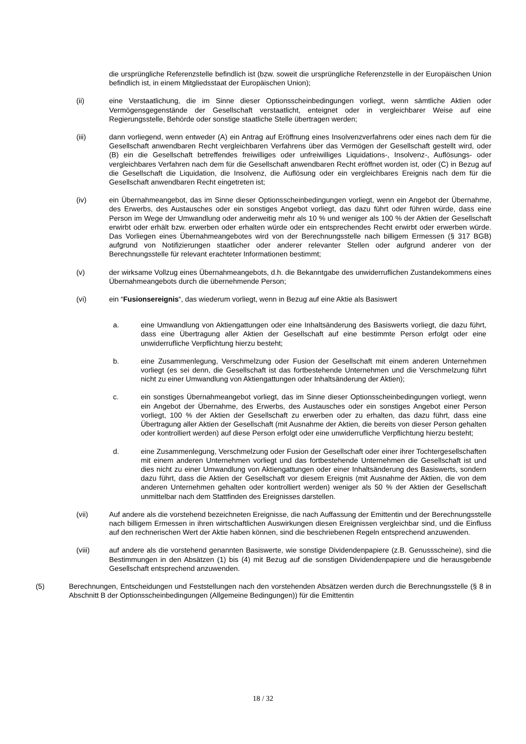die ursprüngliche Referenzstelle befindlich ist (bzw. soweit die ursprüngliche Referenzstelle in der Europäischen Union befindlich ist, in einem Mitgliedsstaat der Europäischen Union);
(ii) eine Verstaatlichung, die im Sinne dieser Optionsscheinbedingungen vorliegt, wenn sämtliche Aktien oder Vermögensgegenstände der Gesellschaft verstaatlicht, enteignet oder in vergleichbarer Weise auf eine Regierungsstelle, Behörde oder sonstige staatliche Stelle übertragen werden;
(iii) dann vorliegend, wenn entweder (A) ein Antrag auf Eröffnung eines Insolvenzverfahrens oder eines nach dem für die Gesellschaft anwendbaren Recht vergleichbaren Verfahrens über das Vermögen der Gesellschaft gestellt wird, oder (B) ein die Gesellschaft betreffendes freiwilliges oder unfreiwilliges Liquidations-, Insolvenz-, Auflösungs- oder vergleichbares Verfahren nach dem für die Gesellschaft anwendbaren Recht eröffnet worden ist, oder (C) in Bezug auf die Gesellschaft die Liquidation, die Insolvenz, die Auflösung oder ein vergleichbares Ereignis nach dem für die Gesellschaft anwendbaren Recht eingetreten ist;
(iv) ein Übernahmeangebot, das im Sinne dieser Optionsscheinbedingungen vorliegt, wenn ein Angebot der Übernahme, des Erwerbs, des Austausches oder ein sonstiges Angebot vorliegt, das dazu führt oder führen würde, dass eine Person im Wege der Umwandlung oder anderweitig mehr als 10 % und weniger als 100 % der Aktien der Gesellschaft erwirbt oder erhält bzw. erwerben oder erhalten würde oder ein entsprechendes Recht erwirbt oder erwerben würde. Das Vorliegen eines Übernahmeangebotes wird von der Berechnungsstelle nach billigem Ermessen (§ 317 BGB) aufgrund von Notifizierungen staatlicher oder anderer relevanter Stellen oder aufgrund anderer von der Berechnungsstelle für relevant erachteter Informationen bestimmt;
(v) der wirksame Vollzug eines Übernahmeangebots, d.h. die Bekanntgabe des unwiderruflichen Zustandekommens eines Übernahmeangebots durch die übernehmende Person;
(vi) ein “Fusionsereignis“, das wiederum vorliegt, wenn in Bezug auf eine Aktie als Basiswert
a. eine Umwandlung von Aktiengattungen oder eine Inhaltsänderung des Basiswerts vorliegt, die dazu führt, dass eine Übertragung aller Aktien der Gesellschaft auf eine bestimmte Person erfolgt oder eine unwiderrufliche Verpflichtung hierzu besteht;
b. eine Zusammenlegung, Verschmelzung oder Fusion der Gesellschaft mit einem anderen Unternehmen vorliegt (es sei denn, die Gesellschaft ist das fortbestehende Unternehmen und die Verschmelzung führt nicht zu einer Umwandlung von Aktiengattungen oder Inhaltsänderung der Aktien);
c. ein sonstiges Übernahmeangebot vorliegt, das im Sinne dieser Optionsscheinbedingungen vorliegt, wenn ein Angebot der Übernahme, des Erwerbs, des Austausches oder ein sonstiges Angebot einer Person vorliegt, 100 % der Aktien der Gesellschaft zu erwerben oder zu erhalten, das dazu führt, dass eine Übertragung aller Aktien der Gesellschaft (mit Ausnahme der Aktien, die bereits von dieser Person gehalten oder kontrolliert werden) auf diese Person erfolgt oder eine unwiderrufliche Verpflichtung hierzu besteht;
d. eine Zusammenlegung, Verschmelzung oder Fusion der Gesellschaft oder einer ihrer Tochtergesellschaften mit einem anderen Unternehmen vorliegt und das fortbestehende Unternehmen die Gesellschaft ist und dies nicht zu einer Umwandlung von Aktiengattungen oder einer Inhaltsänderung des Basiswerts, sondern dazu führt, dass die Aktien der Gesellschaft vor diesem Ereignis (mit Ausnahme der Aktien, die von dem anderen Unternehmen gehalten oder kontrolliert werden) weniger als 50 % der Aktien der Gesellschaft unmittelbar nach dem Stattfinden des Ereignisses darstellen.
(vii) Auf andere als die vorstehend bezeichneten Ereignisse, die nach Auffassung der Emittentin und der Berechnungsstelle nach billigem Ermessen in ihren wirtschaftlichen Auswirkungen diesen Ereignissen vergleichbar sind, und die Einfluss auf den rechnerischen Wert der Aktie haben können, sind die beschriebenen Regeln entsprechend anzuwenden.
(viii) auf andere als die vorstehend genannten Basiswerte, wie sonstige Dividendenpapiere (z.B. Genussscheine), sind die Bestimmungen in den Absätzen (1) bis (4) mit Bezug auf die sonstigen Dividendenpapiere und die herausgebende Gesellschaft entsprechend anzuwenden.
(5) Berechnungen, Entscheidungen und Feststellungen nach den vorstehenden Absätzen werden durch die Berechnungsstelle (§ 8 in Abschnitt B der Optionsscheinbedingungen (Allgemeine Bedingungen)) für die Emittentin
18 / 32